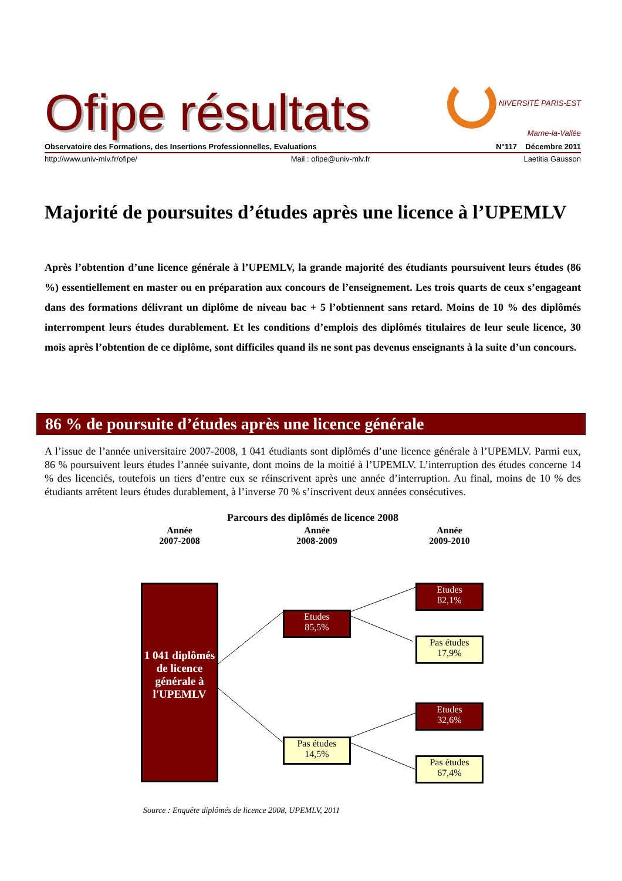Ofipe résultats
NIVERSITÉ PARIS-EST
Marne-la-Vallée
Observatoire des Formations, des Insertions Professionnelles, Evaluations N°117 Décembre 2011
http://www.univ-mlv.fr/ofipe/ Mail : ofipe@univ-mlv.fr Laetitia Gausson
Majorité de poursuites d’études après une licence à l’UPEMLV
Après l’obtention d’une licence générale à l’UPEMLV, la grande majorité des étudiants poursuivent leurs études (86 %) essentiellement en master ou en préparation aux concours de l’enseignement. Les trois quarts de ceux s’engageant dans des formations délivrant un diplôme de niveau bac + 5 l’obtiennent sans retard. Moins de 10 % des diplômés interrompent leurs études durablement. Et les conditions d’emplois des diplômés titulaires de leur seule licence, 30 mois après l’obtention de ce diplôme, sont difficiles quand ils ne sont pas devenus enseignants à la suite d’un concours.
86 % de poursuite d’études après une licence générale
A l’issue de l’année universitaire 2007-2008, 1 041 étudiants sont diplômés d’une licence générale à l’UPEMLV. Parmi eux, 86 % poursuivent leurs études l’année suivante, dont moins de la moitié à l’UPEMLV. L’interruption des études concerne 14 % des licenciés, toutefois un tiers d’entre eux se réinscrivent après une année d’interruption. Au final, moins de 10 % des étudiants arrêtent leurs études durablement, à l’inverse 70 % s’inscrivent deux années consécutives.
Parcours des diplômés de licence 2008
Année
2007-2008
Année
2008-2009
Année
2009-2010
1 041 diplômés de licence générale à l'UPEMLV
Etudes
85,5%
Pas études
14,5%
Etudes
82,1%
Pas études
17,9%
Etudes
32,6%
Pas études
67,4%
Source : Enquête diplômés de licence 2008, UPEMLV, 2011